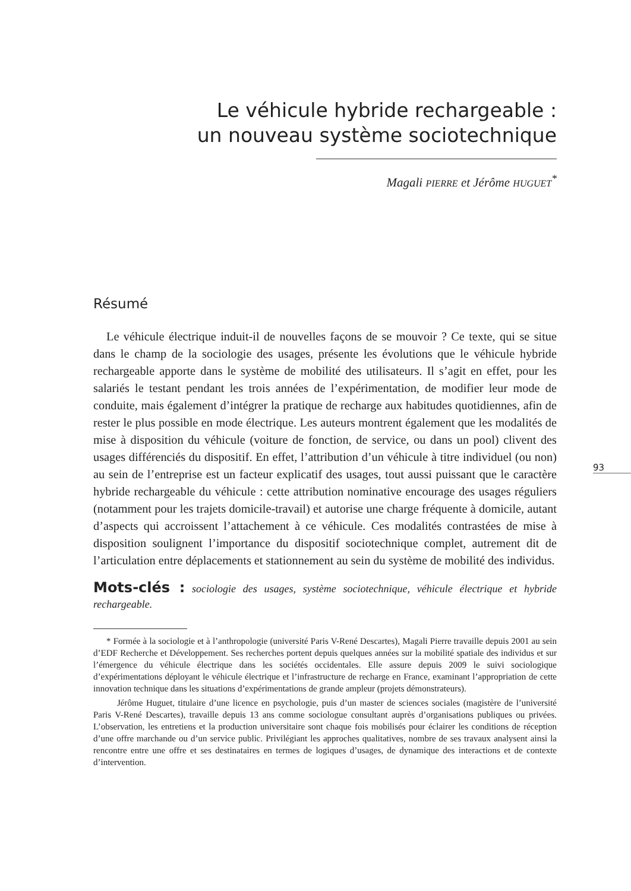Le véhicule hybride rechargeable :
un nouveau système sociotechnique
Magali PIERRE et Jérôme HUGUET<sup>*</sup>
Résumé
Le véhicule électrique induit-il de nouvelles façons de se mouvoir ? Ce texte, qui se situe dans le champ de la sociologie des usages, présente les évolutions que le véhicule hybride rechargeable apporte dans le système de mobilité des utilisateurs. Il s’agit en effet, pour les salariés le testant pendant les trois années de l’expérimentation, de modifier leur mode de conduite, mais également d’intégrer la pratique de recharge aux habitudes quotidiennes, afin de rester le plus possible en mode électrique. Les auteurs montrent également que les modalités de mise à disposition du véhicule (voiture de fonction, de service, ou dans un pool) clivent des usages différenciés du dispositif. En effet, l’attribution d’un véhicule à titre individuel (ou non) au sein de l’entreprise est un facteur explicatif des usages, tout aussi puissant que le caractère hybride rechargeable du véhicule : cette attribution nominative encourage des usages réguliers (notamment pour les trajets domicile-travail) et autorise une charge fréquente à domicile, autant d’aspects qui accroissent l’attachement à ce véhicule. Ces modalités contrastées de mise à disposition soulignent l’importance du dispositif sociotechnique complet, autrement dit de l’articulation entre déplacements et stationnement au sein du système de mobilité des individus.
Mots-clés : sociologie des usages, système sociotechnique, véhicule électrique et hybride rechargeable.
* Formée à la sociologie et à l’anthropologie (université Paris V-René Descartes), Magali Pierre travaille depuis 2001 au sein d’EDF Recherche et Développement. Ses recherches portent depuis quelques années sur la mobilité spatiale des individus et sur l’émergence du véhicule électrique dans les sociétés occidentales. Elle assure depuis 2009 le suivi sociologique d’expérimentations déployant le véhicule électrique et l’infrastructure de recharge en France, examinant l’appropriation de cette innovation technique dans les situations d’expérimentations de grande ampleur (projets démonstrateurs).
Jérôme Huguet, titulaire d’une licence en psychologie, puis d’un master de sciences sociales (magistère de l’université Paris V-René Descartes), travaille depuis 13 ans comme sociologue consultant auprès d’organisations publiques ou privées. L’observation, les entretiens et la production universitaire sont chaque fois mobilisés pour éclairer les conditions de réception d’une offre marchande ou d’un service public. Privilégiant les approches qualitatives, nombre de ses travaux analysent ainsi la rencontre entre une offre et ses destinataires en termes de logiques d’usages, de dynamique des interactions et de contexte d’intervention.
93